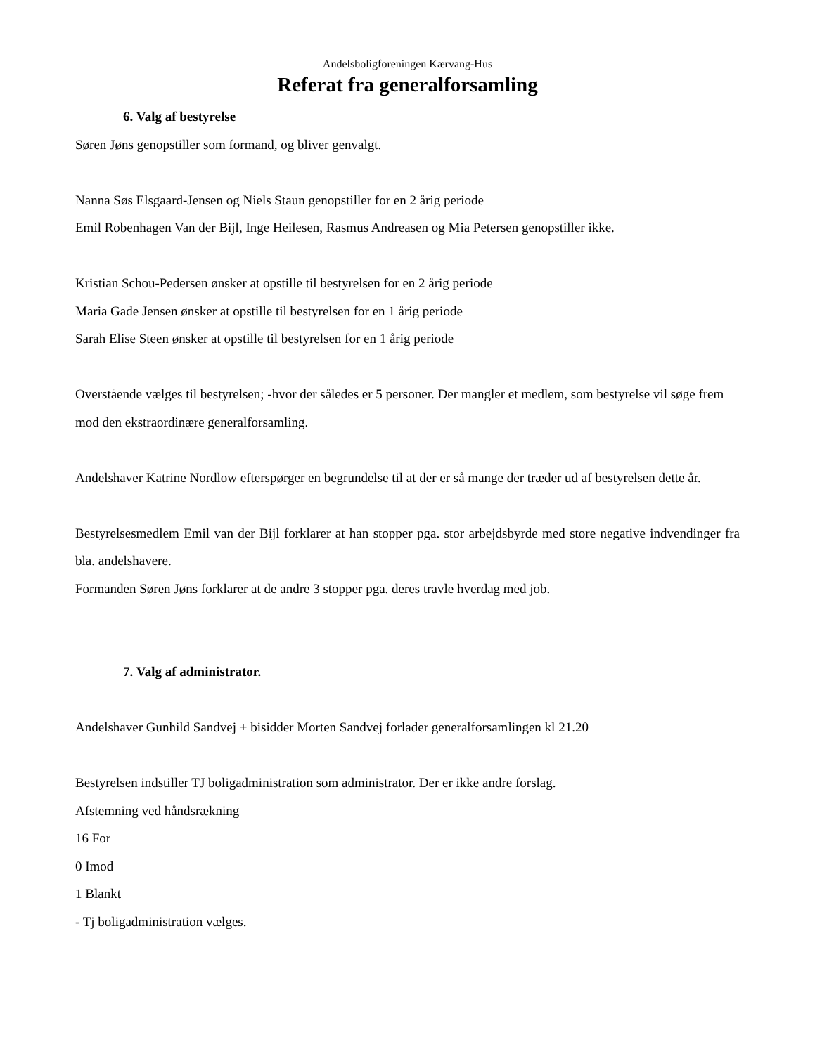Andelsboligforeningen Kærvang-Hus
Referat fra generalforsamling
6. Valg af bestyrelse
Søren Jøns genopstiller som formand, og bliver genvalgt.
Nanna Søs Elsgaard-Jensen og Niels Staun genopstiller for en 2 årig periode
Emil Robenhagen Van der Bijl, Inge Heilesen, Rasmus Andreasen og Mia Petersen genopstiller ikke.
Kristian Schou-Pedersen ønsker at opstille til bestyrelsen for en 2 årig periode
Maria Gade Jensen ønsker at opstille til bestyrelsen for en 1 årig periode
Sarah Elise Steen ønsker at opstille til bestyrelsen for en 1 årig periode
Overstående vælges til bestyrelsen; -hvor der således er 5 personer. Der mangler et medlem, som bestyrelse vil søge frem mod den ekstraordinære generalforsamling.
Andelshaver Katrine Nordlow efterspørger en begrundelse til at der er så mange der træder ud af bestyrelsen dette år.
Bestyrelsesmedlem Emil van der Bijl forklarer at han stopper pga. stor arbejdsbyrde med store negative indvendinger fra bla. andelshavere.
Formanden Søren Jøns forklarer at de andre 3 stopper pga. deres travle hverdag med job.
7. Valg af administrator.
Andelshaver Gunhild Sandvej + bisidder Morten Sandvej forlader generalforsamlingen kl 21.20
Bestyrelsen indstiller TJ boligadministration som administrator. Der er ikke andre forslag.
Afstemning ved håndsrækning
16 For
0 Imod
1 Blankt
- Tj boligadministration vælges.